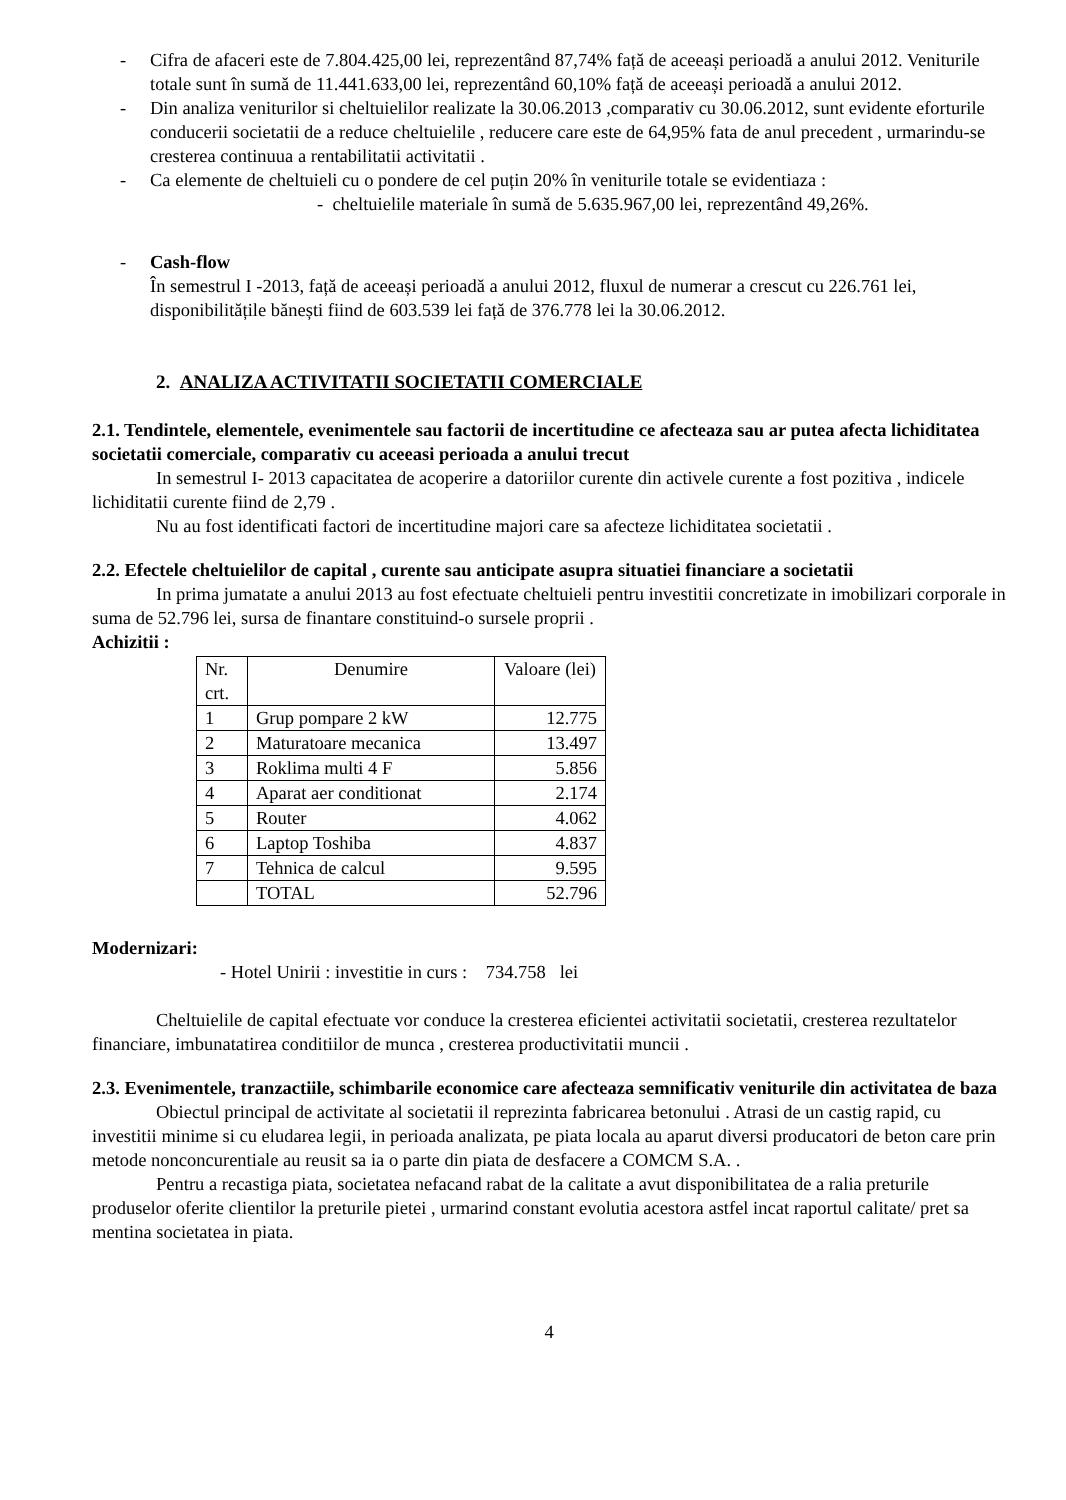- Cifra de afaceri este de 7.804.425,00 lei, reprezentând 87,74% față de aceeași perioadă a anului 2012. Veniturile totale sunt în sumă de 11.441.633,00 lei, reprezentând 60,10% față de aceeași perioadă a anului 2012.
- Din analiza veniturilor si cheltuielilor realizate la 30.06.2013 ,comparativ cu 30.06.2012, sunt evidente eforturile conducerii societatii de a reduce cheltuielile , reducere care este de 64,95% fata de anul precedent , urmarindu-se cresterea continuua a rentabilitatii activitatii .
- Ca elemente de cheltuieli cu o pondere de cel puțin 20% în veniturile totale se evidentiaza :
- cheltuielile materiale în sumă de 5.635.967,00 lei, reprezentând 49,26%.
- Cash-flow
În semestrul I -2013, față de aceeași perioadă a anului 2012, fluxul de numerar a crescut cu 226.761 lei, disponibilitățile bănești fiind de 603.539 lei față de 376.778 lei la 30.06.2012.
2. ANALIZA ACTIVITATII SOCIETATII COMERCIALE
2.1. Tendintele, elementele, evenimentele sau factorii de incertitudine ce afecteaza sau ar putea afecta lichiditatea societatii comerciale, comparativ cu aceeasi perioada a anului trecut
In semestrul I- 2013 capacitatea de acoperire a datoriilor curente din activele curente a fost pozitiva , indicele lichiditatii curente fiind de 2,79 .
Nu au fost identificati factori de incertitudine majori care sa afecteze lichiditatea societatii .
2.2. Efectele cheltuielilor de capital , curente sau anticipate asupra situatiei financiare a societatii
In prima jumatate a anului 2013 au fost efectuate cheltuieli pentru investitii concretizate in imobilizari corporale in suma de 52.796 lei, sursa de finantare constituind-o sursele proprii .
Achizitii :
| Nr. crt. | Denumire | Valoare (lei) |
| 1 | Grup pompare 2 kW | 12.775 |
| 2 | Maturatoare mecanica | 13.497 |
| 3 | Roklima multi 4 F | 5.856 |
| 4 | Aparat aer conditionat | 2.174 |
| 5 | Router | 4.062 |
| 6 | Laptop Toshiba | 4.837 |
| 7 | Tehnica de calcul | 9.595 |
| | TOTAL | 52.796 |
Modernizari:
- Hotel Unirii : investitie in curs : 734.758 lei
Cheltuielile de capital efectuate vor conduce la cresterea eficientei activitatii societatii, cresterea rezultatelor financiare, imbunatatirea conditiilor de munca , cresterea productivitatii muncii .
2.3. Evenimentele, tranzactiile, schimbarile economice care afecteaza semnificativ veniturile din activitatea de baza
Obiectul principal de activitate al societatii il reprezinta fabricarea betonului . Atrasi de un castig rapid, cu investitii minime si cu eludarea legii, in perioada analizata, pe piata locala au aparut diversi producatori de beton care prin metode nonconcurentiale au reusit sa ia o parte din piata de desfacere a COMCM S.A. .
Pentru a recastiga piata, societatea nefacand rabat de la calitate a avut disponibilitatea de a ralia preturile produselor oferite clientilor la preturile pietei , urmarind constant evolutia acestora astfel incat raportul calitate/ pret sa mentina societatea in piata.
4